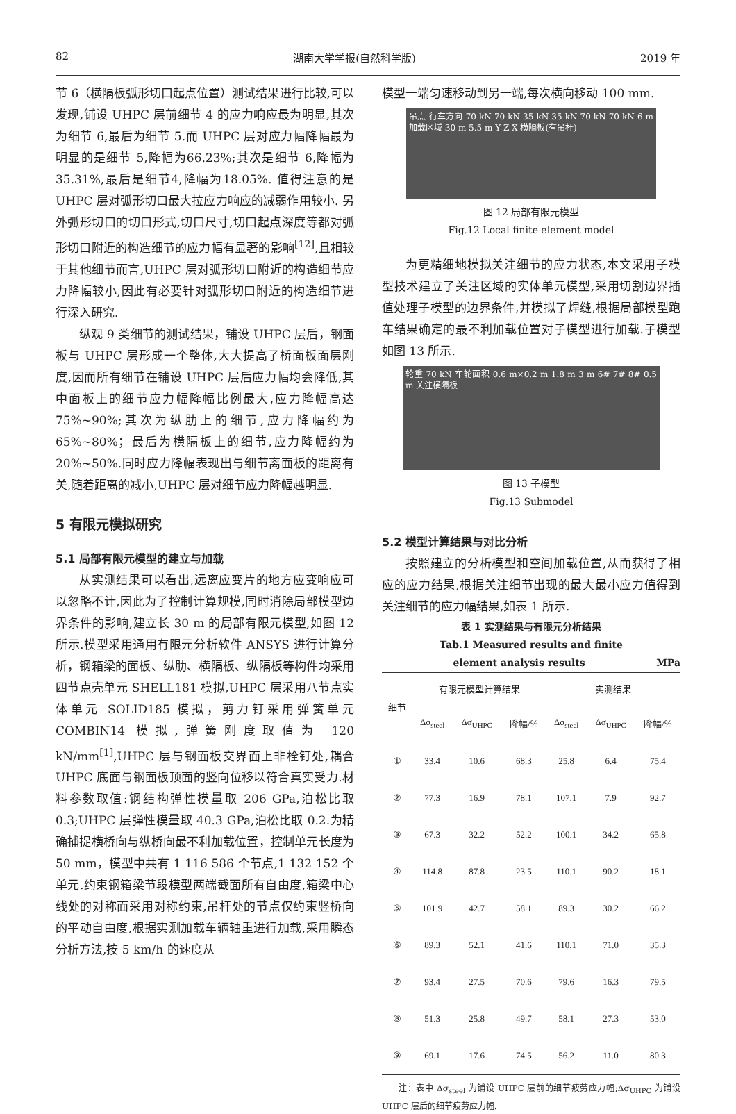82 湖南大学学报(自然科学版) 2019 年
节 6（横隔板弧形切口起点位置）测试结果进行比较,可以发现,铺设 UHPC 层前细节 4 的应力响应最为明显,其次为细节 6,最后为细节 5.而 UHPC 层对应力幅降幅最为明显的是细节 5,降幅为66.23%;其次是细节 6,降幅为 35.31%,最后是细节4,降幅为18.05%. 值得注意的是 UHPC 层对弧形切口最大拉应力响应的减弱作用较小. 另外弧形切口的切口形式,切口尺寸,切口起点深度等都对弧形切口附近的构造细节的应力幅有显著的影响<sup>[12]</sup>,且相较于其他细节而言,UHPC 层对弧形切口附近的构造细节应力降幅较小,因此有必要针对弧形切口附近的构造细节进行深入研究.
纵观 9 类细节的测试结果，铺设 UHPC 层后，钢面板与 UHPC 层形成一个整体,大大提高了桥面板面层刚度,因而所有细节在铺设 UHPC 层后应力幅均会降低,其中面板上的细节应力幅降幅比例最大,应力降幅高达 75%~90%;其次为纵肋上的细节,应力降幅约为 65%~80%；最后为横隔板上的细节,应力降幅约为 20%~50%.同时应力降幅表现出与细节离面板的距离有关,随着距离的减小,UHPC 层对细节应力降幅越明显.
5 有限元模拟研究
5.1 局部有限元模型的建立与加载
从实测结果可以看出,远离应变片的地方应变响应可以忽略不计,因此为了控制计算规模,同时消除局部模型边界条件的影响,建立长 30 m 的局部有限元模型,如图 12 所示.模型采用通用有限元分析软件 ANSYS 进行计算分析，钢箱梁的面板、纵肋、横隔板、纵隔板等构件均采用四节点壳单元 SHELL181 模拟,UHPC 层采用八节点实体单元 SOLID185 模拟，剪力钉采用弹簧单元 COMBIN14 模拟,弹簧刚度取值为 120 kN/mm<sup>[1]</sup>,UHPC 层与钢面板交界面上非栓钉处,耦合 UHPC 底面与钢面板顶面的竖向位移以符合真实受力.材料参数取值:钢结构弹性模量取 206 GPa,泊松比取 0.3;UHPC 层弹性模量取 40.3 GPa,泊松比取 0.2.为精确捕捉横桥向与纵桥向最不利加载位置，控制单元长度为 50 mm，模型中共有 1 116 586 个节点,1 132 152 个单元.约束钢箱梁节段模型两端截面所有自由度,箱梁中心线处的对称面采用对称约束,吊杆处的节点仅约束竖桥向的平动自由度,根据实测加载车辆轴重进行加载,采用瞬态分析方法,按 5 km/h 的速度从
模型一端匀速移动到另一端,每次横向移动 100 mm.
吊点 行车方向 70 kN 70 kN 35 kN 35 kN 70 kN 70 kN 6 m 加载区域 30 m 5.5 m Y Z X 横隔板(有吊杆)
图 12 局部有限元模型
Fig.12 Local finite element model
为更精细地模拟关注细节的应力状态,本文采用子模型技术建立了关注区域的实体单元模型,采用切割边界插值处理子模型的边界条件,并模拟了焊缝,根据局部模型跑车结果确定的最不利加载位置对子模型进行加载.子模型如图 13 所示.
轮重 70 kN 车轮面积 0.6 m×0.2 m 1.8 m 3 m 6# 7# 8# 0.5 m 关注横隔板
图 13 子模型
Fig.13 Submodel
5.2 模型计算结果与对比分析
按照建立的分析模型和空间加载位置,从而获得了相应的应力结果,根据关注细节出现的最大最小应力值得到关注细节的应力幅结果,如表 1 所示.
表 1 实测结果与有限元分析结果
Tab.1 Measured results and finite
element analysis results MPa
| 细节 | 有限元模型计算结果 | | | 实测结果 | | |
| --- | --- | --- | --- | --- | --- | --- |
| | Δσ<sub>steel</sub> | Δσ<sub>UHPC</sub> | 降幅/% | Δσ<sub>steel</sub> | Δσ<sub>UHPC</sub> | 降幅/% |
| ① | 33.4 | 10.6 | 68.3 | 25.8 | 6.4 | 75.4 |
| ② | 77.3 | 16.9 | 78.1 | 107.1 | 7.9 | 92.7 |
| ③ | 67.3 | 32.2 | 52.2 | 100.1 | 34.2 | 65.8 |
| ④ | 114.8 | 87.8 | 23.5 | 110.1 | 90.2 | 18.1 |
| ⑤ | 101.9 | 42.7 | 58.1 | 89.3 | 30.2 | 66.2 |
| ⑥ | 89.3 | 52.1 | 41.6 | 110.1 | 71.0 | 35.3 |
| ⑦ | 93.4 | 27.5 | 70.6 | 79.6 | 16.3 | 79.5 |
| ⑧ | 51.3 | 25.8 | 49.7 | 58.1 | 27.3 | 53.0 |
| ⑨ | 69.1 | 17.6 | 74.5 | 56.2 | 11.0 | 80.3 |
注：表中 Δσ<sub>steel</sub> 为铺设 UHPC 层前的细节疲劳应力幅;Δσ<sub>UHPC</sub> 为铺设 UHPC 层后的细节疲劳应力幅.